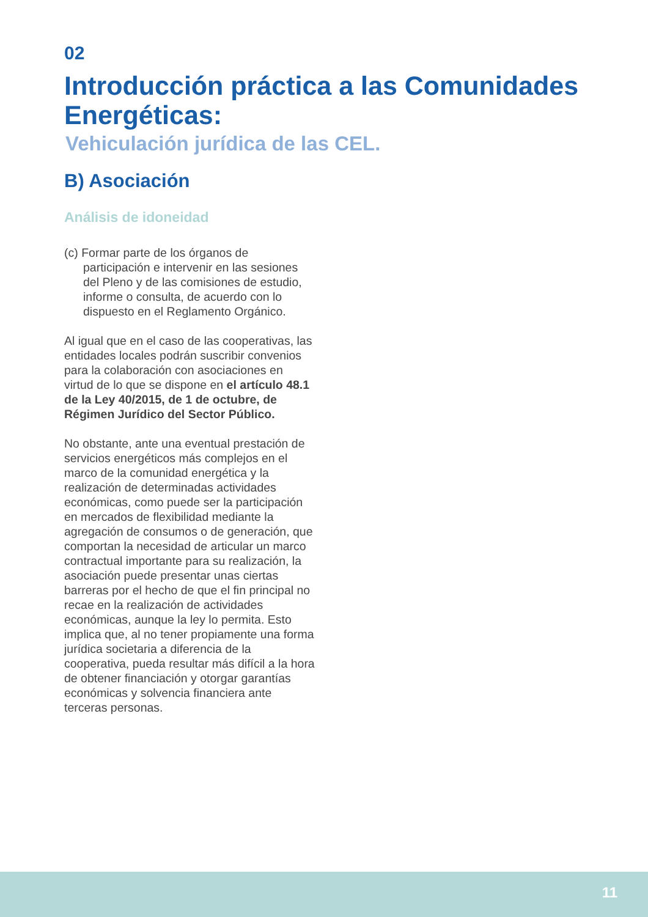02
Introducción práctica a las Comunidades Energéticas:
Vehiculación jurídica de las CEL.
B) Asociación
Análisis de idoneidad
(c) Formar parte de los órganos de participación e intervenir en las sesiones del Pleno y de las comisiones de estudio, informe o consulta, de acuerdo con lo dispuesto en el Reglamento Orgánico.
Al igual que en el caso de las cooperativas, las entidades locales podrán suscribir convenios para la colaboración con asociaciones en virtud de lo que se dispone en el artículo 48.1 de la Ley 40/2015, de 1 de octubre, de Régimen Jurídico del Sector Público.
No obstante, ante una eventual prestación de servicios energéticos más complejos en el marco de la comunidad energética y la realización de determinadas actividades económicas, como puede ser la participación en mercados de flexibilidad mediante la agregación de consumos o de generación, que comportan la necesidad de articular un marco contractual importante para su realización, la asociación puede presentar unas ciertas barreras por el hecho de que el fin principal no recae en la realización de actividades económicas, aunque la ley lo permita. Esto implica que, al no tener propiamente una forma jurídica societaria a diferencia de la cooperativa, pueda resultar más difícil a la hora de obtener financiación y otorgar garantías económicas y solvencia financiera ante terceras personas.
11